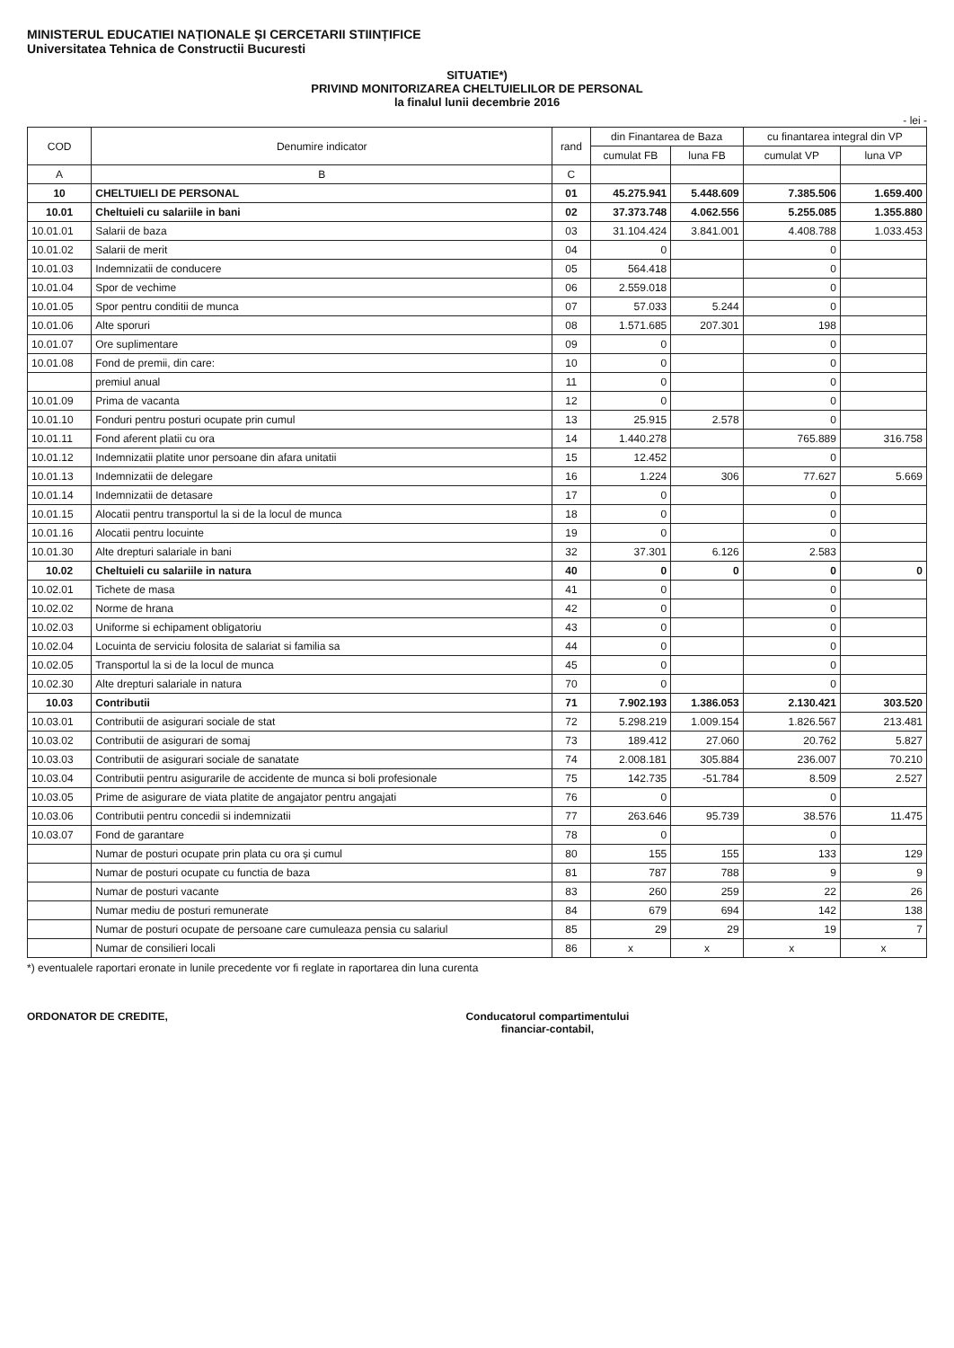MINISTERUL EDUCATIEI NAȚIONALE ȘI CERCETARII STIINȚIFICE
Universitatea Tehnica de Constructii Bucuresti
SITUATIE*)
PRIVIND MONITORIZAREA CHELTUIELILOR DE PERSONAL
la finalul lunii decembrie 2016
- lei -
| COD | Denumire indicator | rand | din Finantarea de Baza | | cu finantarea integral din VP | |
| --- | --- | --- | --- | --- | --- | --- |
| | | | cumulat FB | luna FB | cumulat VP | luna VP |
| A | B | C | | | | |
| 10 | CHELTUIELI DE PERSONAL | 01 | 45.275.941 | 5.448.609 | 7.385.506 | 1.659.400 |
| 10.01 | Cheltuieli cu salariile in bani | 02 | 37.373.748 | 4.062.556 | 5.255.085 | 1.355.880 |
| 10.01.01 | Salarii de baza | 03 | 31.104.424 | 3.841.001 | 4.408.788 | 1.033.453 |
| 10.01.02 | Salarii de merit | 04 | 0 | | 0 | |
| 10.01.03 | Indemnizatii de conducere | 05 | 564.418 | | 0 | |
| 10.01.04 | Spor de vechime | 06 | 2.559.018 | | 0 | |
| 10.01.05 | Spor pentru conditii de munca | 07 | 57.033 | 5.244 | 0 | |
| 10.01.06 | Alte sporuri | 08 | 1.571.685 | 207.301 | 198 | |
| 10.01.07 | Ore suplimentare | 09 | 0 | | 0 | |
| 10.01.08 | Fond de premii, din care: | 10 | 0 | | 0 | |
| | premiul anual | 11 | 0 | | 0 | |
| 10.01.09 | Prima de vacanta | 12 | 0 | | 0 | |
| 10.01.10 | Fonduri pentru posturi ocupate prin cumul | 13 | 25.915 | 2.578 | 0 | |
| 10.01.11 | Fond aferent platii cu ora | 14 | 1.440.278 | | 765.889 | 316.758 |
| 10.01.12 | Indemnizatii platite unor persoane din afara unitatii | 15 | 12.452 | | 0 | |
| 10.01.13 | Indemnizatii de delegare | 16 | 1.224 | 306 | 77.627 | 5.669 |
| 10.01.14 | Indemnizatii de detasare | 17 | 0 | | 0 | |
| 10.01.15 | Alocatii pentru transportul la si de la locul de munca | 18 | 0 | | 0 | |
| 10.01.16 | Alocatii pentru locuinte | 19 | 0 | | 0 | |
| 10.01.30 | Alte drepturi salariale in bani | 32 | 37.301 | 6.126 | 2.583 | |
| 10.02 | Cheltuieli cu salariile in natura | 40 | 0 | 0 | 0 | 0 |
| 10.02.01 | Tichete de masa | 41 | 0 | | 0 | |
| 10.02.02 | Norme de hrana | 42 | 0 | | 0 | |
| 10.02.03 | Uniforme si echipament obligatoriu | 43 | 0 | | 0 | |
| 10.02.04 | Locuinta de serviciu folosita de salariat si familia sa | 44 | 0 | | 0 | |
| 10.02.05 | Transportul la si de la locul de munca | 45 | 0 | | 0 | |
| 10.02.30 | Alte drepturi salariale in natura | 70 | 0 | | 0 | |
| 10.03 | Contributii | 71 | 7.902.193 | 1.386.053 | 2.130.421 | 303.520 |
| 10.03.01 | Contributii de asigurari sociale de stat | 72 | 5.298.219 | 1.009.154 | 1.826.567 | 213.481 |
| 10.03.02 | Contributii de asigurari de somaj | 73 | 189.412 | 27.060 | 20.762 | 5.827 |
| 10.03.03 | Contributii de asigurari sociale de sanatate | 74 | 2.008.181 | 305.884 | 236.007 | 70.210 |
| 10.03.04 | Contributii pentru asigurarile de accidente de munca si boli profesionale | 75 | 142.735 | -51.784 | 8.509 | 2.527 |
| 10.03.05 | Prime de asigurare de viata platite de angajator pentru angajati | 76 | 0 | | 0 | |
| 10.03.06 | Contributii pentru concedii si indemnizatii | 77 | 263.646 | 95.739 | 38.576 | 11.475 |
| 10.03.07 | Fond de garantare | 78 | 0 | | 0 | |
| | Numar de posturi ocupate prin plata cu ora și cumul | 80 | 155 | 155 | 133 | 129 |
| | Numar de posturi ocupate cu functia de baza | 81 | 787 | 788 | 9 | 9 |
| | Numar de posturi vacante | 83 | 260 | 259 | 22 | 26 |
| | Numar mediu de posturi remunerate | 84 | 679 | 694 | 142 | 138 |
| | Numar de posturi ocupate de persoane care cumuleaza pensia cu salariul | 85 | 29 | 29 | 19 | 7 |
| | Numar de consilieri locali | 86 | x | x | x | x |
*) eventualele raportari eronate in lunile precedente vor fi reglate in raportarea din luna curenta
ORDONATOR DE CREDITE, Conducatorul compartimentului
financiar-contabil,